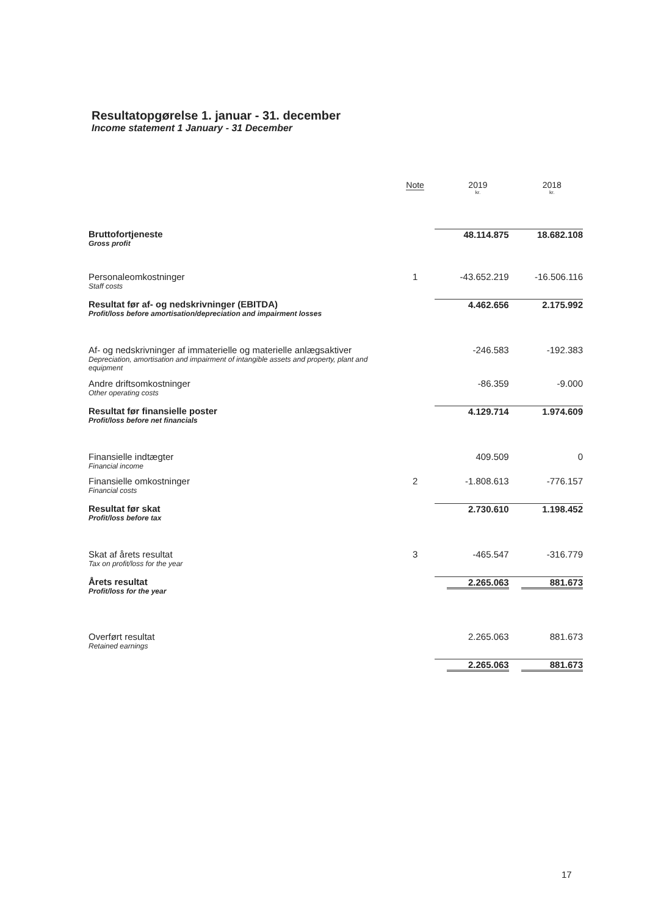Resultatopgørelse 1. januar - 31. december
Income statement 1 January - 31 December
| | Note | 2019 kr. | 2018 kr. |
| --- | --- | --- | --- |
| Bruttofortjeneste Gross profit | | 48.114.875 | 18.682.108 |
| Personaleomkostninger Staff costs | 1 | -43.652.219 | -16.506.116 |
| Resultat før af- og nedskrivninger (EBITDA) Profit/loss before amortisation/depreciation and impairment losses | | 4.462.656 | 2.175.992 |
| Af- og nedskrivninger af immaterielle og materielle anlægsaktiver Depreciation, amortisation and impairment of intangible assets and property, plant and equipment | | -246.583 | -192.383 |
| Andre driftsomkostninger Other operating costs | | -86.359 | -9.000 |
| Resultat før finansielle poster Profit/loss before net financials | | 4.129.714 | 1.974.609 |
| Finansielle indtægter Financial income | | 409.509 | 0 |
| Finansielle omkostninger Financial costs | 2 | -1.808.613 | -776.157 |
| Resultat før skat Profit/loss before tax | | 2.730.610 | 1.198.452 |
| Skat af årets resultat Tax on profit/loss for the year | 3 | -465.547 | -316.779 |
| Årets resultat Profit/loss for the year | | 2.265.063 | 881.673 |
| Overført resultat Retained earnings | | 2.265.063 | 881.673 |
| | | 2.265.063 | 881.673 |
17